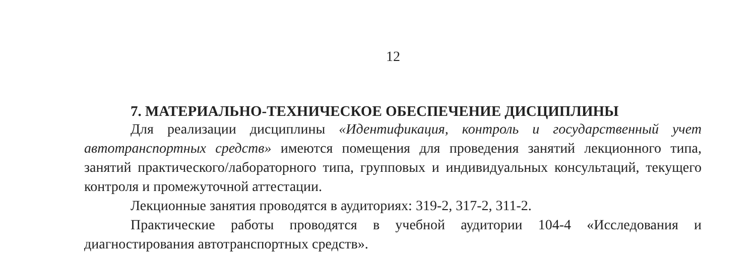12
7. МАТЕРИАЛЬНО-ТЕХНИЧЕСКОЕ ОБЕСПЕЧЕНИЕ ДИСЦИПЛИНЫ
Для реализации дисциплины «Идентификация, контроль и государственный учет автотранспортных средств» имеются помещения для проведения занятий лекционного типа, занятий практического/лабораторного типа, групповых и индивидуальных консультаций, текущего контроля и промежуточной аттестации.
Лекционные занятия проводятся в аудиториях: 319-2, 317-2, 311-2.
Практические работы проводятся в учебной аудитории 104-4 «Исследования и диагностирования автотранспортных средств».